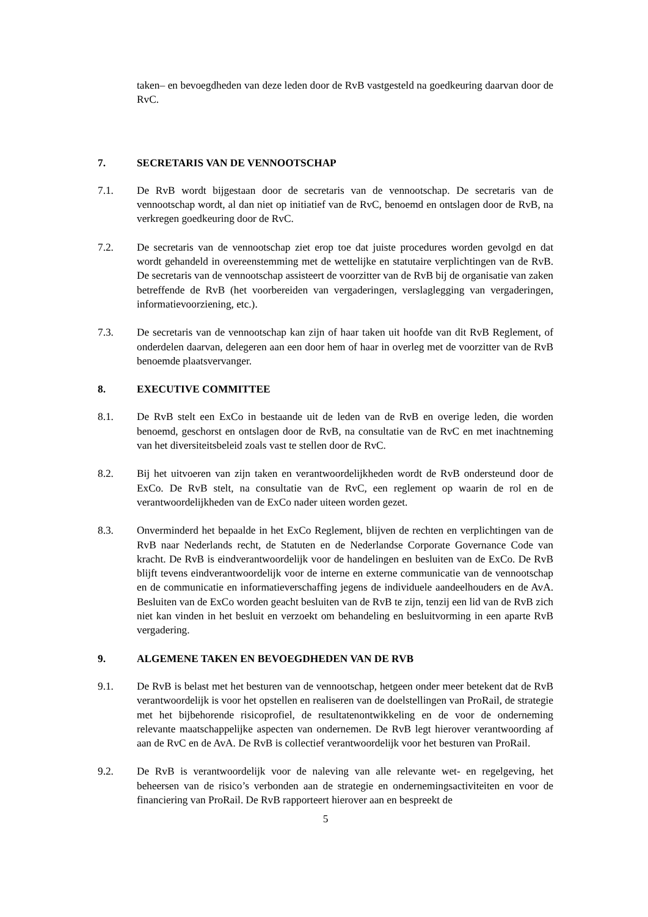taken– en bevoegdheden van deze leden door de RvB vastgesteld na goedkeuring daarvan door de RvC.
7. SECRETARIS VAN DE VENNOOTSCHAP
7.1. De RvB wordt bijgestaan door de secretaris van de vennootschap. De secretaris van de vennootschap wordt, al dan niet op initiatief van de RvC, benoemd en ontslagen door de RvB, na verkregen goedkeuring door de RvC.
7.2. De secretaris van de vennootschap ziet erop toe dat juiste procedures worden gevolgd en dat wordt gehandeld in overeenstemming met de wettelijke en statutaire verplichtingen van de RvB. De secretaris van de vennootschap assisteert de voorzitter van de RvB bij de organisatie van zaken betreffende de RvB (het voorbereiden van vergaderingen, verslaglegging van vergaderingen, informatievoorziening, etc.).
7.3. De secretaris van de vennootschap kan zijn of haar taken uit hoofde van dit RvB Reglement, of onderdelen daarvan, delegeren aan een door hem of haar in overleg met de voorzitter van de RvB benoemde plaatsvervanger.
8. EXECUTIVE COMMITTEE
8.1. De RvB stelt een ExCo in bestaande uit de leden van de RvB en overige leden, die worden benoemd, geschorst en ontslagen door de RvB, na consultatie van de RvC en met inachtneming van het diversiteitsbeleid zoals vast te stellen door de RvC.
8.2. Bij het uitvoeren van zijn taken en verantwoordelijkheden wordt de RvB ondersteund door de ExCo. De RvB stelt, na consultatie van de RvC, een reglement op waarin de rol en de verantwoordelijkheden van de ExCo nader uiteen worden gezet.
8.3. Onverminderd het bepaalde in het ExCo Reglement, blijven de rechten en verplichtingen van de RvB naar Nederlands recht, de Statuten en de Nederlandse Corporate Governance Code van kracht. De RvB is eindverantwoordelijk voor de handelingen en besluiten van de ExCo. De RvB blijft tevens eindverantwoordelijk voor de interne en externe communicatie van de vennootschap en de communicatie en informatieverschaffing jegens de individuele aandeelhouders en de AvA. Besluiten van de ExCo worden geacht besluiten van de RvB te zijn, tenzij een lid van de RvB zich niet kan vinden in het besluit en verzoekt om behandeling en besluitvorming in een aparte RvB vergadering.
9. ALGEMENE TAKEN EN BEVOEGDHEDEN VAN DE RVB
9.1. De RvB is belast met het besturen van de vennootschap, hetgeen onder meer betekent dat de RvB verantwoordelijk is voor het opstellen en realiseren van de doelstellingen van ProRail, de strategie met het bijbehorende risicoprofiel, de resultatenontwikkeling en de voor de onderneming relevante maatschappelijke aspecten van ondernemen. De RvB legt hierover verantwoording af aan de RvC en de AvA. De RvB is collectief verantwoordelijk voor het besturen van ProRail.
9.2. De RvB is verantwoordelijk voor de naleving van alle relevante wet- en regelgeving, het beheersen van de risico’s verbonden aan de strategie en ondernemingsactiviteiten en voor de financiering van ProRail. De RvB rapporteert hierover aan en bespreekt de
5